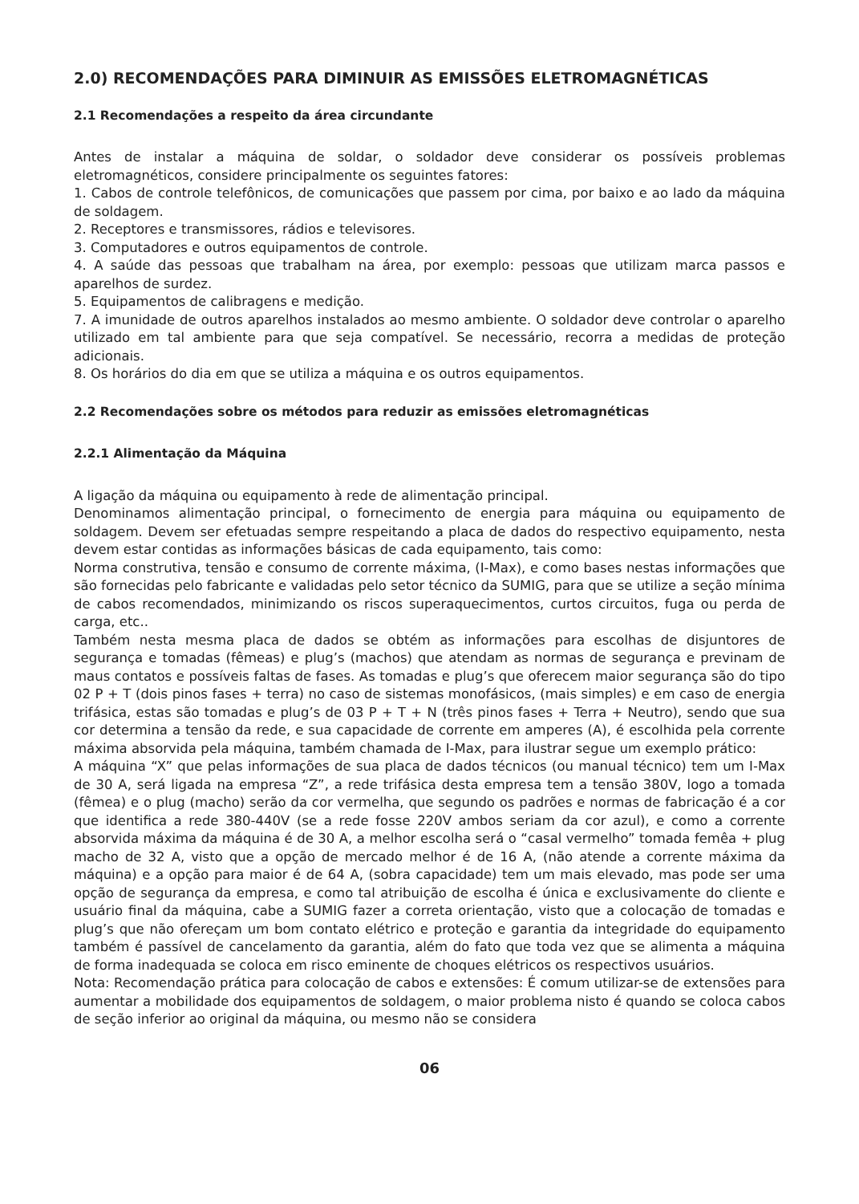2.0) RECOMENDAÇÕES PARA DIMINUIR AS EMISSÕES ELETROMAGNÉTICAS
2.1 Recomendações a respeito da área circundante
Antes de instalar a máquina de soldar, o soldador deve considerar os possíveis problemas eletromagnéticos, considere principalmente os seguintes fatores:
1. Cabos de controle telefônicos, de comunicações que passem por cima, por baixo e ao lado da máquina de soldagem.
2. Receptores e transmissores, rádios e televisores.
3. Computadores e outros equipamentos de controle.
4. A saúde das pessoas que trabalham na área, por exemplo: pessoas que utilizam marca passos e aparelhos de surdez.
5. Equipamentos de calibragens e medição.
7. A imunidade de outros aparelhos instalados ao mesmo ambiente. O soldador deve controlar o aparelho utilizado em tal ambiente para que seja compatível. Se necessário, recorra a medidas de proteção adicionais.
8. Os horários do dia em que se utiliza a máquina e os outros equipamentos.
2.2 Recomendações sobre os métodos para reduzir as emissões eletromagnéticas
2.2.1 Alimentação da Máquina
A ligação da máquina ou equipamento à rede de alimentação principal.
Denominamos alimentação principal, o fornecimento de energia para máquina ou equipamento de soldagem. Devem ser efetuadas sempre respeitando a placa de dados do respectivo equipamento, nesta devem estar contidas as informações básicas de cada equipamento, tais como:
Norma construtiva, tensão e consumo de corrente máxima, (I-Max), e como bases nestas informações que são fornecidas pelo fabricante e validadas pelo setor técnico da SUMIG, para que se utilize a seção mínima de cabos recomendados, minimizando os riscos superaquecimentos, curtos circuitos, fuga ou perda de carga, etc..
Também nesta mesma placa de dados se obtém as informações para escolhas de disjuntores de segurança e tomadas (fêmeas) e plug’s (machos) que atendam as normas de segurança e previnam de maus contatos e possíveis faltas de fases. As tomadas e plug’s que oferecem maior segurança são do tipo 02 P + T (dois pinos fases + terra) no caso de sistemas monofásicos, (mais simples) e em caso de energia trifásica, estas são tomadas e plug’s de 03 P + T + N (três pinos fases + Terra + Neutro), sendo que sua cor determina a tensão da rede, e sua capacidade de corrente em amperes (A), é escolhida pela corrente máxima absorvida pela máquina, também chamada de I-Max, para ilustrar segue um exemplo prático:
A máquina “X” que pelas informações de sua placa de dados técnicos (ou manual técnico) tem um I-Max de 30 A, será ligada na empresa “Z”, a rede trifásica desta empresa tem a tensão 380V, logo a tomada (fêmea) e o plug (macho) serão da cor vermelha, que segundo os padrões e normas de fabricação é a cor que identifica a rede 380-440V (se a rede fosse 220V ambos seriam da cor azul), e como a corrente absorvida máxima da máquina é de 30 A, a melhor escolha será o “casal vermelho” tomada femêa + plug macho de 32 A, visto que a opção de mercado melhor é de 16 A, (não atende a corrente máxima da máquina) e a opção para maior é de 64 A, (sobra capacidade) tem um mais elevado, mas pode ser uma opção de segurança da empresa, e como tal atribuição de escolha é única e exclusivamente do cliente e usuário final da máquina, cabe a SUMIG fazer a correta orientação, visto que a colocação de tomadas e plug’s que não ofereçam um bom contato elétrico e proteção e garantia da integridade do equipamento também é passível de cancelamento da garantia, além do fato que toda vez que se alimenta a máquina de forma inadequada se coloca em risco eminente de choques elétricos os respectivos usuários.
Nota: Recomendação prática para colocação de cabos e extensões: É comum utilizar-se de extensões para aumentar a mobilidade dos equipamentos de soldagem, o maior problema nisto é quando se coloca cabos de seção inferior ao original da máquina, ou mesmo não se considera
06